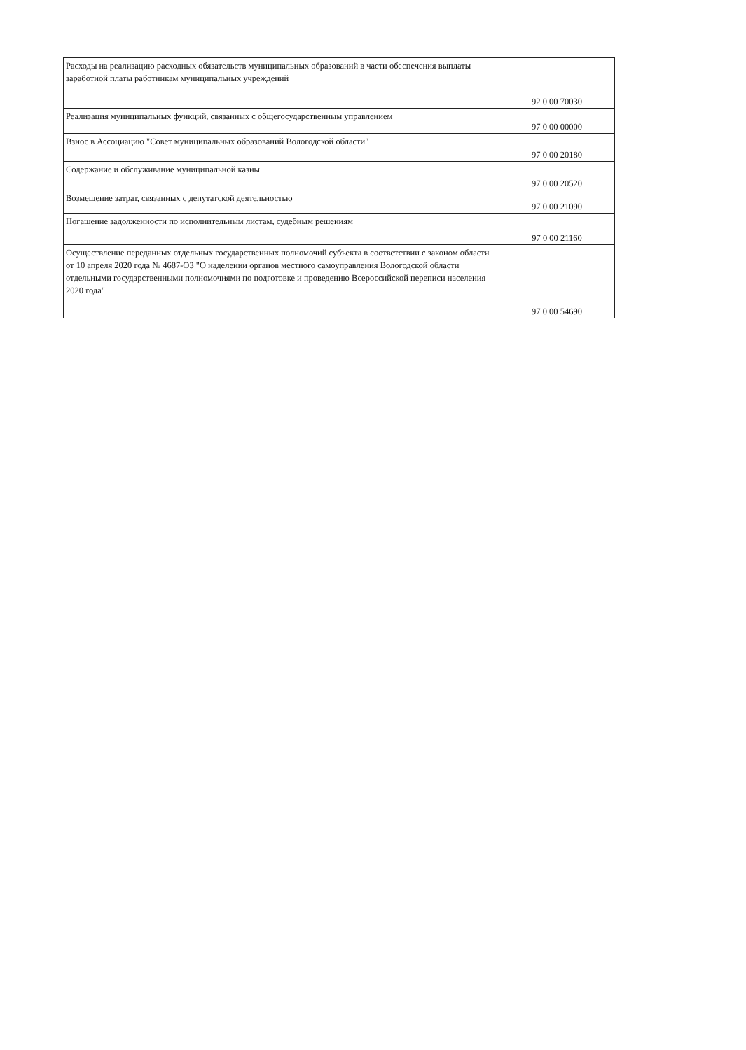| Расходы на реализацию расходных обязательств муниципальных образований в части обеспечения выплаты заработной платы работникам муниципальных учреждений | 92 0 00 70030 |
| Реализация муниципальных функций, связанных с общегосударственным управлением | 97 0 00 00000 |
| Взнос в Ассоциацию "Совет муниципальных образований Вологодской области" | 97 0 00 20180 |
| Содержание и обслуживание муниципальной казны | 97 0 00 20520 |
| Возмещение затрат, связанных с депутатской деятельностью | 97 0 00 21090 |
| Погашение задолженности по исполнительным листам, судебным решениям | 97 0 00 21160 |
| Осуществление переданных отдельных государственных полномочий субъекта в соответствии с законом области от 10 апреля 2020 года № 4687-ОЗ "О наделении органов местного самоуправления Вологодской области отдельными государственными полномочиями по подготовке и проведению Всероссийской переписи населения 2020 года" | 97 0 00 54690 |